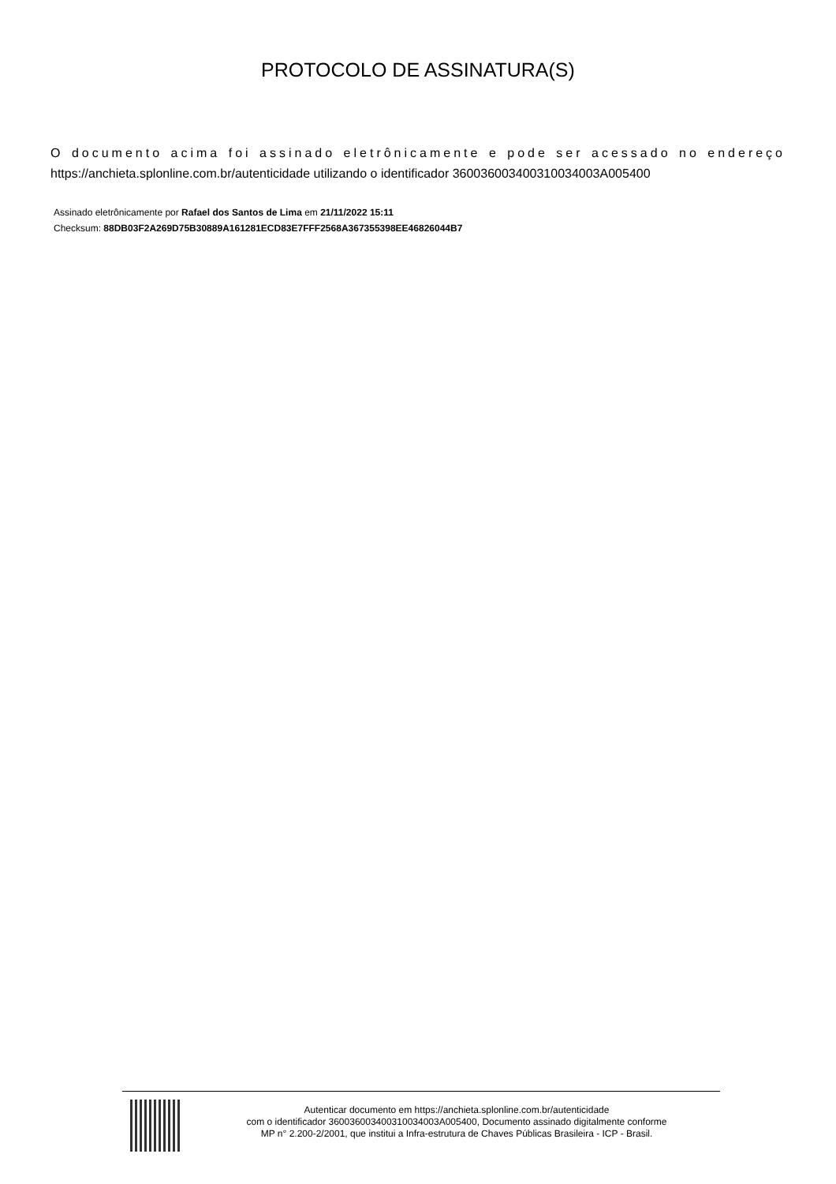PROTOCOLO DE ASSINATURA(S)
O documento acima foi assinado eletrônicamente e pode ser acessado no endereço https://anchieta.splonline.com.br/autenticidade utilizando o identificador 360036003400310034003A005400
Assinado eletrônicamente por Rafael dos Santos de Lima em 21/11/2022 15:11
Checksum: 88DB03F2A269D75B30889A161281ECD83E7FFF2568A367355398EE46826044B7
Autenticar documento em https://anchieta.splonline.com.br/autenticidade
com o identificador 360036003400310034003A005400, Documento assinado digitalmente conforme
MP n° 2.200-2/2001, que institui a Infra-estrutura de Chaves Públicas Brasileira - ICP - Brasil.